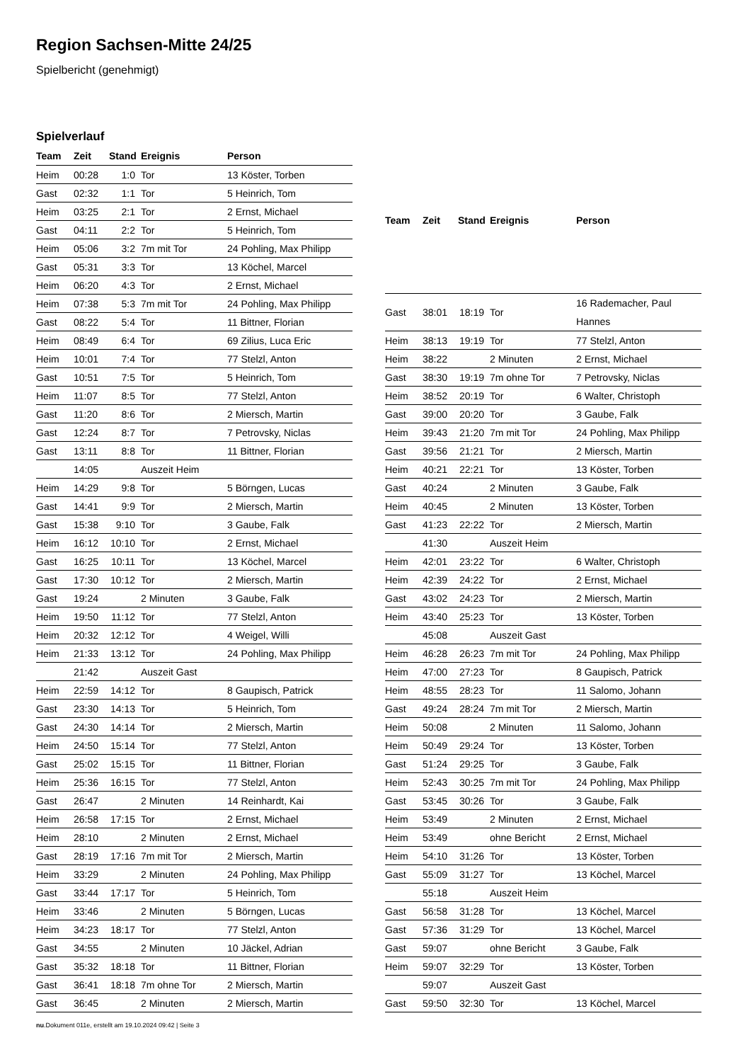Region Sachsen-Mitte 24/25
Spielbericht (genehmigt)
Spielverlauf
| Team | Zeit | Stand | Ereignis | Person |
| --- | --- | --- | --- | --- |
| Heim | 00:28 | 1:0 | Tor | 13 Köster, Torben |
| Gast | 02:32 | 1:1 | Tor | 5 Heinrich, Tom |
| Heim | 03:25 | 2:1 | Tor | 2 Ernst, Michael |
| Gast | 04:11 | 2:2 | Tor | 5 Heinrich, Tom |
| Heim | 05:06 | 3:2 | 7m mit Tor | 24 Pohling, Max Philipp |
| Gast | 05:31 | 3:3 | Tor | 13 Köchel, Marcel |
| Heim | 06:20 | 4:3 | Tor | 2 Ernst, Michael |
| Heim | 07:38 | 5:3 | 7m mit Tor | 24 Pohling, Max Philipp |
| Gast | 08:22 | 5:4 | Tor | 11 Bittner, Florian |
| Heim | 08:49 | 6:4 | Tor | 69 Zilius, Luca Eric |
| Heim | 10:01 | 7:4 | Tor | 77 Stelzl, Anton |
| Gast | 10:51 | 7:5 | Tor | 5 Heinrich, Tom |
| Heim | 11:07 | 8:5 | Tor | 77 Stelzl, Anton |
| Gast | 11:20 | 8:6 | Tor | 2 Miersch, Martin |
| Gast | 12:24 | 8:7 | Tor | 7 Petrovsky, Niclas |
| Gast | 13:11 | 8:8 | Tor | 11 Bittner, Florian |
| | 14:05 | | Auszeit Heim | |
| Heim | 14:29 | 9:8 | Tor | 5 Börngen, Lucas |
| Gast | 14:41 | 9:9 | Tor | 2 Miersch, Martin |
| Gast | 15:38 | 9:10 | Tor | 3 Gaube, Falk |
| Heim | 16:12 | 10:10 | Tor | 2 Ernst, Michael |
| Gast | 16:25 | 10:11 | Tor | 13 Köchel, Marcel |
| Gast | 17:30 | 10:12 | Tor | 2 Miersch, Martin |
| Gast | 19:24 | | 2 Minuten | 3 Gaube, Falk |
| Heim | 19:50 | 11:12 | Tor | 77 Stelzl, Anton |
| Heim | 20:32 | 12:12 | Tor | 4 Weigel, Willi |
| Heim | 21:33 | 13:12 | Tor | 24 Pohling, Max Philipp |
| | 21:42 | | Auszeit Gast | |
| Heim | 22:59 | 14:12 | Tor | 8 Gaupisch, Patrick |
| Gast | 23:30 | 14:13 | Tor | 5 Heinrich, Tom |
| Gast | 24:30 | 14:14 | Tor | 2 Miersch, Martin |
| Heim | 24:50 | 15:14 | Tor | 77 Stelzl, Anton |
| Gast | 25:02 | 15:15 | Tor | 11 Bittner, Florian |
| Heim | 25:36 | 16:15 | Tor | 77 Stelzl, Anton |
| Gast | 26:47 | | 2 Minuten | 14 Reinhardt, Kai |
| Heim | 26:58 | 17:15 | Tor | 2 Ernst, Michael |
| Heim | 28:10 | | 2 Minuten | 2 Ernst, Michael |
| Gast | 28:19 | 17:16 | 7m mit Tor | 2 Miersch, Martin |
| Heim | 33:29 | | 2 Minuten | 24 Pohling, Max Philipp |
| Gast | 33:44 | 17:17 | Tor | 5 Heinrich, Tom |
| Heim | 33:46 | | 2 Minuten | 5 Börngen, Lucas |
| Heim | 34:23 | 18:17 | Tor | 77 Stelzl, Anton |
| Gast | 34:55 | | 2 Minuten | 10 Jäckel, Adrian |
| Gast | 35:32 | 18:18 | Tor | 11 Bittner, Florian |
| Gast | 36:41 | 18:18 | 7m ohne Tor | 2 Miersch, Martin |
| Gast | 36:45 | | 2 Minuten | 2 Miersch, Martin |
| Team | Zeit | Stand | Ereignis | Person |
| --- | --- | --- | --- | --- |
| Gast | 38:01 | 18:19 | Tor | 16 Rademacher, Paul Hannes |
| Heim | 38:13 | 19:19 | Tor | 77 Stelzl, Anton |
| Heim | 38:22 | | 2 Minuten | 2 Ernst, Michael |
| Gast | 38:30 | 19:19 | 7m ohne Tor | 7 Petrovsky, Niclas |
| Heim | 38:52 | 20:19 | Tor | 6 Walter, Christoph |
| Gast | 39:00 | 20:20 | Tor | 3 Gaube, Falk |
| Heim | 39:43 | 21:20 | 7m mit Tor | 24 Pohling, Max Philipp |
| Gast | 39:56 | 21:21 | Tor | 2 Miersch, Martin |
| Heim | 40:21 | 22:21 | Tor | 13 Köster, Torben |
| Gast | 40:24 | | 2 Minuten | 3 Gaube, Falk |
| Heim | 40:45 | | 2 Minuten | 13 Köster, Torben |
| Gast | 41:23 | 22:22 | Tor | 2 Miersch, Martin |
| | 41:30 | | Auszeit Heim | |
| Heim | 42:01 | 23:22 | Tor | 6 Walter, Christoph |
| Heim | 42:39 | 24:22 | Tor | 2 Ernst, Michael |
| Gast | 43:02 | 24:23 | Tor | 2 Miersch, Martin |
| Heim | 43:40 | 25:23 | Tor | 13 Köster, Torben |
| | 45:08 | | Auszeit Gast | |
| Heim | 46:28 | 26:23 | 7m mit Tor | 24 Pohling, Max Philipp |
| Heim | 47:00 | 27:23 | Tor | 8 Gaupisch, Patrick |
| Heim | 48:55 | 28:23 | Tor | 11 Salomo, Johann |
| Gast | 49:24 | 28:24 | 7m mit Tor | 2 Miersch, Martin |
| Heim | 50:08 | | 2 Minuten | 11 Salomo, Johann |
| Heim | 50:49 | 29:24 | Tor | 13 Köster, Torben |
| Gast | 51:24 | 29:25 | Tor | 3 Gaube, Falk |
| Heim | 52:43 | 30:25 | 7m mit Tor | 24 Pohling, Max Philipp |
| Gast | 53:45 | 30:26 | Tor | 3 Gaube, Falk |
| Heim | 53:49 | | 2 Minuten | 2 Ernst, Michael |
| Heim | 53:49 | | ohne Bericht | 2 Ernst, Michael |
| Heim | 54:10 | 31:26 | Tor | 13 Köster, Torben |
| Gast | 55:09 | 31:27 | Tor | 13 Köchel, Marcel |
| | 55:18 | | Auszeit Heim | |
| Gast | 56:58 | 31:28 | Tor | 13 Köchel, Marcel |
| Gast | 57:36 | 31:29 | Tor | 13 Köchel, Marcel |
| Gast | 59:07 | | ohne Bericht | 3 Gaube, Falk |
| Heim | 59:07 | 32:29 | Tor | 13 Köster, Torben |
| | 59:07 | | Auszeit Gast | |
| Gast | 59:50 | 32:30 | Tor | 13 Köchel, Marcel |
nu.Dokument 011e, erstellt am 19.10.2024 09:42 | Seite 3